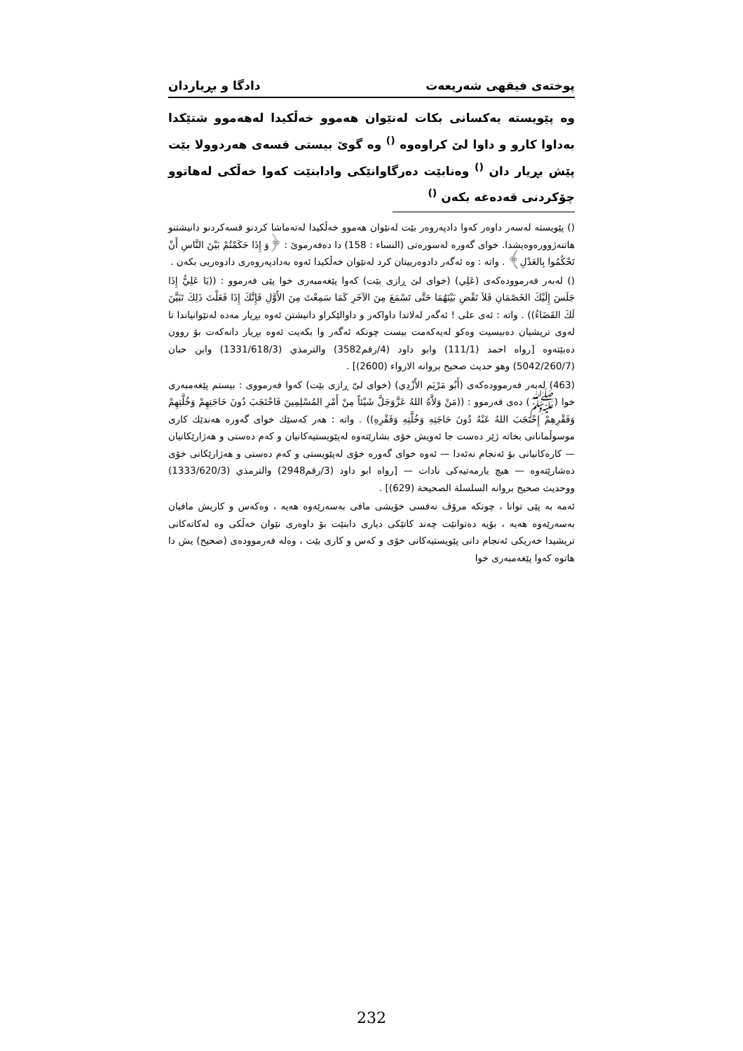پوختەی فیقهی شەریعەت دادگا و بڕیاردان
وە پێویستە یەکسانی بکات لەنێوان هەموو خەڵکیدا لەهەموو شتێکدا بەداوا کارو و داوا لێ کراوەوە <sup>()</sup> وە گوێ بیستی قسەی هەردوولا بێت پێش بڕیار دان <sup>()</sup> وەنابێت دەرگاوانێکی وادابنێت کەوا خەڵکی لەهاتوو چۆکردنی قەدەغە بکەن <sup>()</sup>
() پێویستە لەسەر داوەر کەوا دادپەروەر بێت لەنێوان هەموو خەڵکیدا لەتەماشا کردنو قسەکردنو دانیشتنو هاتنەژوورەوەیشدا. خوای گەورە لەسورەتی (النساء : 158) دا دەفەرموێ : ﴿وَ إِذَا حَكَمْتُمْ بَيْنَ النَّاسِ أَنْ تَحْكُمُوا بِالعَدْلِ﴾ . واتە : وە ئەگەر دادوەرییتان کرد لەنێوان خەڵکیدا ئەوە بەدادپەروەری دادوەریی بکەن .
() لەبەر فەرموودەکەی (عَلِي) (خوای لێ ڕازی بێت) کەوا پێغەمبەری خوا پێی فەرموو : ((يَا عَلِيُّ إِذَا جَلَسَ إِلَيْكَ الخَصْمَانِ فَلاَ تَقْضِ بَيْنَهُمَا حَتَّى تَسْمَعَ مِنَ الآخَرِ كَمَا سَمِعْتَ مِنَ الأَوَّلِ فَإِنَّكَ إِذَا فَعَلْتَ ذَلِكَ تَبَيَّنَ لَكَ القَضَاءُ)) . واتە : ئەی علی ! ئەگەر لەلاتدا داواکەر و داوالێکراو دانیشتن ئەوە بڕیار مەدە لەنێوانیاندا تا لەوی تریشیان دەبیسیت وەکو لەیەکەمت بیست چونکە ئەگەر وا بکەیت ئەوە بڕیار دانەکەت بۆ روون دەبێتەوە [رواه احمد (111/1) وابو داود (4/رقم3582) والترمذي (1331/618/3) وابن حبان (5042/260/7) وهو حديث صحيح بروانە الارواء (2600)] .
(463) لەبەر فەرموودەکەی (أَبُو مَرْيَم الأَزْدِي) (خوای لیّ ڕازی بێت) کەوا فەرمووی : بیستم پێغەمبەری خوا (ﷺ) دەی فەرموو : ((مَنْ وَلاَّهُ اللهُ عَزَّوَجَلَّ شَيْئاً مِنْ أَمْرِ المُسْلِمِينَ فَاحْتَجَبَ دُونَ حَاجَتِهِمْ وَخُلَّتِهِمْ وَفَقْرِهِمْ إِحْتَجَبَ اللهُ عَنْهُ دُونَ حَاجَتِهِ وَخُلَّتِهِ وَفَقْرِهِ)) . واتە : هەر کەسێك خوای گەورە هەندێك کاری موسوڵمانانی بخاتە ژێر دەست جا ئەویش خۆی بشارێتەوە لەپێویستیەکانیان و کەم دەستی و هەژارێکانیان — کارەکانیانی بۆ ئەنجام نەئەدا — ئەوە خوای گەورە خۆی لەپێویستی و کەم دەستی و هەژارێکانی خۆی دەشارێتەوە — هیچ یارمەتیەکی نادات — [رواه ابو داود (3/رقم2948) والترمذي (1333/620/3) ووحديث صحيح بروانە السلسلة الصحيحة (629)] .
ئەمە بە پێی توانا ، چونکە مرۆڤ نەفسی خۆیشی مافی بەسەرێەوە هەیە ، وەکەس و کاریش مافیان بەسەرێەوە هەیە ، بۆیە دەتوانێت چەند کاتێکی دیاری دابنێت بۆ داوەری نێوان خەڵکی وە لەکاتەکانی تریشیدا خەریکی ئەنجام دانی پێویستیەکانی خۆی و کەس و کاری بێت ، وەلە فەرموودەی (صحيح) یش دا هاتوە کەوا پێغەمبەری خوا
232